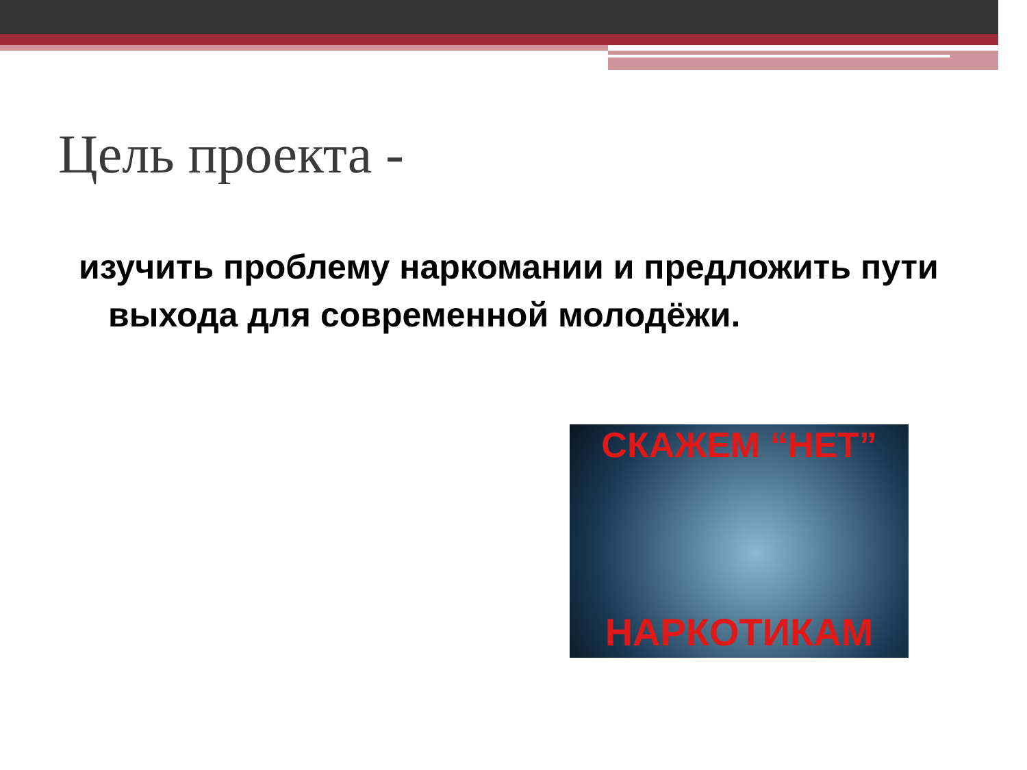Цель проекта -
изучить проблему наркомании и предложить пути выхода для современной молодёжи.
СКАЖЕМ “НЕТ”
НАРКОТИКАМ